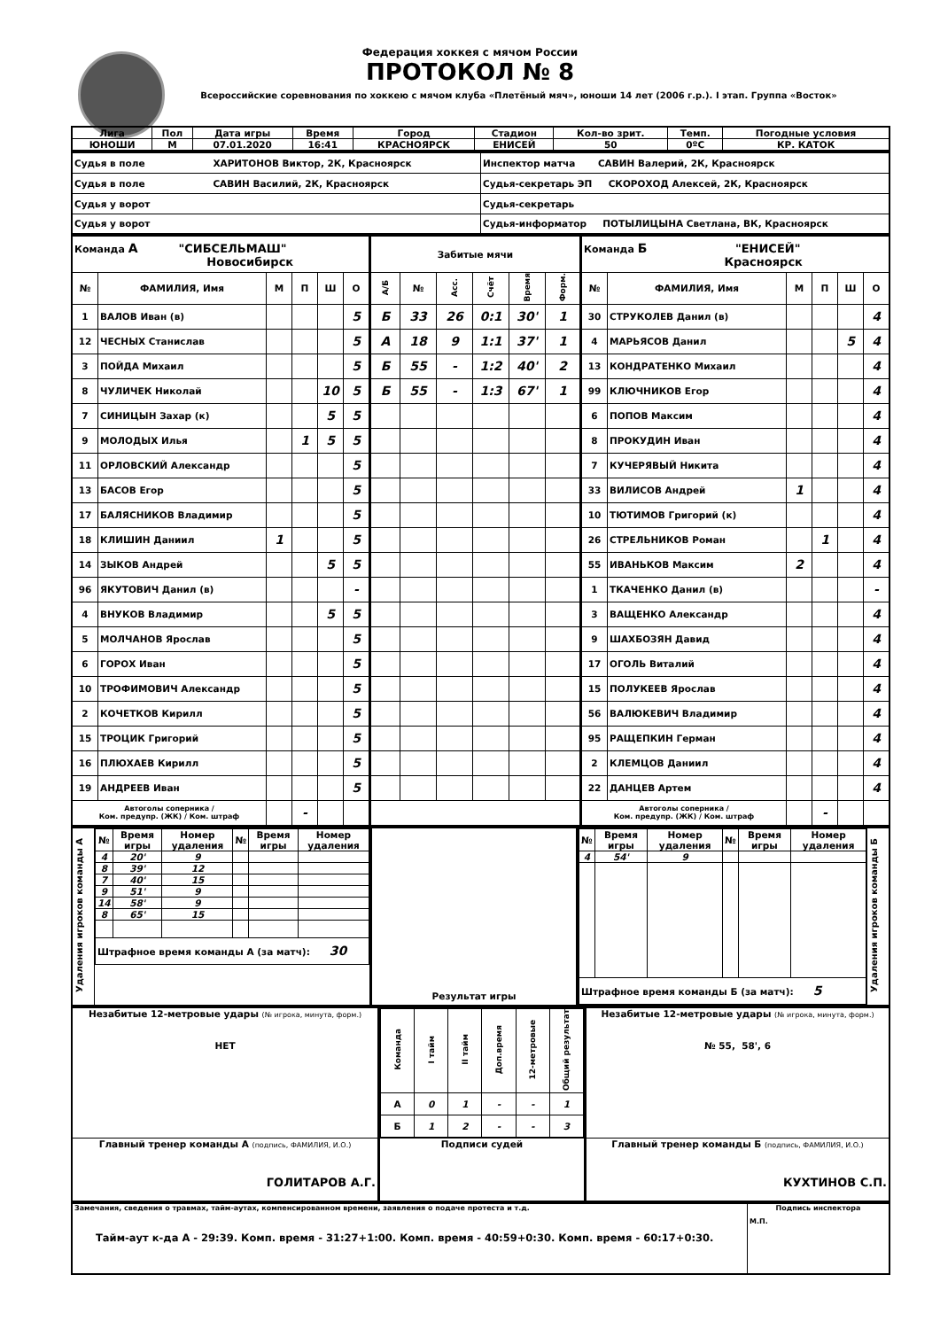Федерация хоккея с мячом России
ПРОТОКОЛ № 8
Всероссийские соревнования по хоккею с мячом клуба «Плетёный мяч», юноши 14 лет (2006 г.р.). I этап. Группа «Восток»
| Лига | Пол | Дата игры | Время | Город | Стадион | Кол-во зрит. | Темп. | Погодные условия |
| ЮНОШИ | М | 07.01.2020 | 16:41 | КРАСНОЯРСК | ЕНИСЕЙ | 50 | 0ºС | КР. КАТОК |
| Судья в поле ХАРИТОНОВ Виктор, 2К, Красноярск | Инспектор матча САВИН Валерий, 2К, Красноярск |
| Судья в поле САВИН Василий, 2К, Красноярск | Судья-секретарь ЭП СКОРОХОД Алексей, 2К, Красноярск |
| Судья у ворот | Судья-секретарь |
| Судья у ворот | Судья-информатор ПОТЫЛИЦЫНА Светлана, ВК, Красноярск |
| Команда А "СИБСЕЛЬМАШ" Новосибирск | | | | | | Забитые мячи | | | | | | Команда Б "ЕНИСЕЙ" Красноярск | | | | | |
| № | ФАМИЛИЯ, Имя | М | П | Ш | О | А/Б | № | Асс. | Счёт | Время | Форм. | № | ФАМИЛИЯ, Имя | М | П | Ш | О |
| 1 | ВАЛОВ Иван (в) | | | | 5 | Б | 33 | 26 | 0:1 | 30' | 1 | 30 | СТРУКОЛЕВ Данил (в) | | | | 4 |
| 12 | ЧЕСНЫХ Станислав | | | | 5 | А | 18 | 9 | 1:1 | 37' | 1 | 4 | МАРЬЯСОВ Данил | | | 5 | 4 |
| 3 | ПОЙДА Михаил | | | | 5 | Б | 55 | - | 1:2 | 40' | 2 | 13 | КОНДРАТЕНКО Михаил | | | | 4 |
| 8 | ЧУЛИЧЕК Николай | | | 10 | 5 | Б | 55 | - | 1:3 | 67' | 1 | 99 | КЛЮЧНИКОВ Егор | | | | 4 |
| 7 | СИНИЦЫН Захар (к) | | | 5 | 5 | | | | | | | 6 | ПОПОВ Максим | | | | 4 |
| 9 | МОЛОДЫХ Илья | | 1 | 5 | 5 | | | | | | | 8 | ПРОКУДИН Иван | | | | 4 |
| 11 | ОРЛОВСКИЙ Александр | | | | 5 | | | | | | | 7 | КУЧЕРЯВЫЙ Никита | | | | 4 |
| 13 | БАСОВ Егор | | | | 5 | | | | | | | 33 | ВИЛИСОВ Андрей | 1 | | | 4 |
| 17 | БАЛЯСНИКОВ Владимир | | | | 5 | | | | | | | 10 | ТЮТИМОВ Григорий (к) | | | | 4 |
| 18 | КЛИШИН Даниил | 1 | | | 5 | | | | | | | 26 | СТРЕЛЬНИКОВ Роман | | 1 | | 4 |
| 14 | ЗЫКОВ Андрей | | | 5 | 5 | | | | | | | 55 | ИВАНЬКОВ Максим | 2 | | | 4 |
| 96 | ЯКУТОВИЧ Данил (в) | | | | - | | | | | | | 1 | ТКАЧЕНКО Данил (в) | | | | - |
| 4 | ВНУКОВ Владимир | | | 5 | 5 | | | | | | | 3 | ВАЩЕНКО Александр | | | | 4 |
| 5 | МОЛЧАНОВ Ярослав | | | | 5 | | | | | | | 9 | ШАХБОЗЯН Давид | | | | 4 |
| 6 | ГОРОХ Иван | | | | 5 | | | | | | | 17 | ОГОЛЬ Виталий | | | | 4 |
| 10 | ТРОФИМОВИЧ Александр | | | | 5 | | | | | | | 15 | ПОЛУКЕЕВ Ярослав | | | | 4 |
| 2 | КОЧЕТКОВ Кирилл | | | | 5 | | | | | | | 56 | ВАЛЮКЕВИЧ Владимир | | | | 4 |
| 15 | ТРОЦИК Григорий | | | | 5 | | | | | | | 95 | РАЩЕПКИН Герман | | | | 4 |
| 16 | ПЛЮХАЕВ Кирилл | | | | 5 | | | | | | | 2 | КЛЕМЦОВ Даниил | | | | 4 |
| 19 | АНДРЕЕВ Иван | | | | 5 | | | | | | | 22 | ДАНЦЕВ Артем | | | | 4 |
| Автоголы соперника / Ком. предупр. (ЖК) / Ком. штраф | | | - | | | | | | | | | Автоголы соперника / Ком. предупр. (ЖК) / Ком. штраф | | | - | | |
| Удаления игроков команды А | / № / Время игры / Номер удаления / № / Время игры / Номер удаления / / 4 / 20' / 9 / / / / / 8 / 39' / 12 / / / / / 7 / 40' / 15 / / / / / 9 / 51' / 9 / / / / / 14 / 58' / 9 / / / / / 8 / 65' / 15 / / / / / Штрафное время команды А (за матч): 30 / / / / / / | Результат игры | / № / Время игры / Номер удаления / № / Время игры / Номер удаления / / 4 / 54' / 9 / / / / / Штрафное время команды Б (за матч): 5 / / / / / / | Удаления игроков команды Б |
| Незабитые 12-метровые удары (№ игрока, минута, форм.) НЕТ | / Команда / I тайм / II тайм / Доп.время / 12-метровые / Общий результат / / А / 0 / 1 / - / - / 1 / / Б / 1 / 2 / - / - / 3 / | Незабитые 12-метровые удары (№ игрока, минута, форм.) № 55, 58', 6 |
| Главный тренер команды А (подпись, ФАМИЛИЯ, И.О.) ГОЛИТАРОВ А.Г. | Подписи судей | Главный тренер команды Б (подпись, ФАМИЛИЯ, И.О.) КУХТИНОВ С.П. |
| Замечания, сведения о травмах, тайм-аутах, компенсированном времени, заявления о подаче протеста и т.д. Тайм-аут к-да А - 29:39. Комп. время - 31:27+1:00. Комп. время - 40:59+0:30. Комп. время - 60:17+0:30. | Подпись инспектора М.П. |